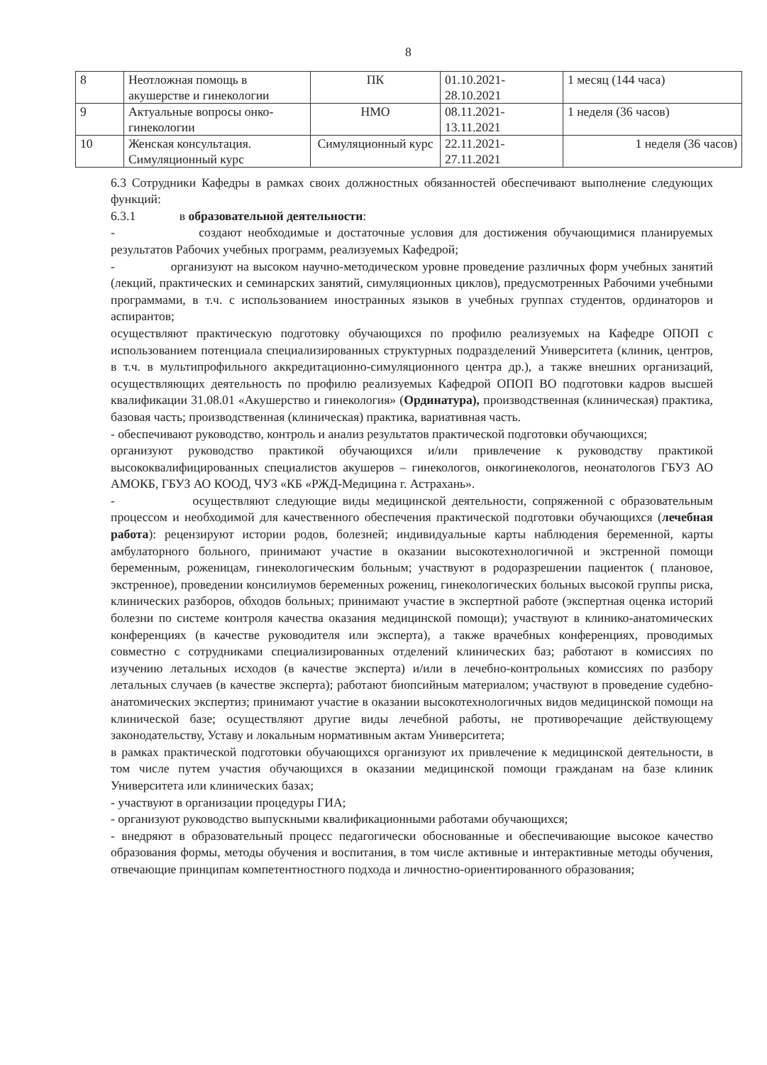8
| 8 | Неотложная помощь в акушерстве и гинекологии | ПК | 01.10.2021- 28.10.2021 | 1 месяц (144 часа) |
| 9 | Актуальные вопросы онко-гинекологии | НМО | 08.11.2021- 13.11.2021 | 1 неделя (36 часов) |
| 10 | Женская консультация. Симуляционный курс | Симуляционный курс | 22.11.2021- 27.11.2021 | 1 неделя (36 часов) |
6.3 Сотрудники Кафедры в рамках своих должностных обязанностей обеспечивают выполнение следующих функций:
6.3.1 в образовательной деятельности:
- создают необходимые и достаточные условия для достижения обучающимися планируемых результатов Рабочих учебных программ, реализуемых Кафедрой;
- организуют на высоком научно-методическом уровне проведение различных форм учебных занятий (лекций, практических и семинарских занятий, симуляционных циклов), предусмотренных Рабочими учебными программами, в т.ч. с использованием иностранных языков в учебных группах студентов, ординаторов и аспирантов;
осуществляют практическую подготовку обучающихся по профилю реализуемых на Кафедре ОПОП с использованием потенциала специализированных структурных подразделений Университета (клиник, центров, в т.ч. в мультипрофильного аккредитационно-симуляционного центра др.), а также внешних организаций, осуществляющих деятельность по профилю реализуемых Кафедрой ОПОП ВО подготовки кадров высшей квалификации 31.08.01 «Акушерство и гинекология» (Ординатура), производственная (клиническая) практика, базовая часть; производственная (клиническая) практика, вариативная часть.
- обеспечивают руководство, контроль и анализ результатов практической подготовки обучающихся;
организуют руководство практикой обучающихся и/или привлечение к руководству практикой высококвалифицированных специалистов акушеров – гинекологов, онкогинекологов, неонатологов ГБУЗ АО АМОКБ, ГБУЗ АО КООД, ЧУЗ «КБ «РЖД-Медицина г. Астрахань».
- осуществляют следующие виды медицинской деятельности, сопряженной с образовательным процессом и необходимой для качественного обеспечения практической подготовки обучающихся (лечебная работа): рецензируют истории родов, болезней; индивидуальные карты наблюдения беременной, карты амбулаторного больного, принимают участие в оказании высокотехнологичной и экстренной помощи беременным, роженицам, гинекологическим больным; участвуют в родоразрешении пациенток ( плановое, экстренное), проведении консилиумов беременных рожениц, гинекологических больных высокой группы риска, клинических разборов, обходов больных; принимают участие в экспертной работе (экспертная оценка историй болезни по системе контроля качества оказания медицинской помощи); участвуют в клинико-анатомических конференциях (в качестве руководителя или эксперта), а также врачебных конференциях, проводимых совместно с сотрудниками специализированных отделений клинических баз; работают в комиссиях по изучению летальных исходов (в качестве эксперта) и/или в лечебно-контрольных комиссиях по разбору летальных случаев (в качестве эксперта); работают биопсийным материалом; участвуют в проведение судебно-анатомических экспертиз; принимают участие в оказании высокотехнологичных видов медицинской помощи на клинической базе; осуществляют другие виды лечебной работы, не противоречащие действующему законодательству, Уставу и локальным нормативным актам Университета;
в рамках практической подготовки обучающихся организуют их привлечение к медицинской деятельности, в том числе путем участия обучающихся в оказании медицинской помощи гражданам на базе клиник Университета или клинических базах;
- участвуют в организации процедуры ГИА;
- организуют руководство выпускными квалификационными работами обучающихся;
- внедряют в образовательный процесс педагогически обоснованные и обеспечивающие высокое качество образования формы, методы обучения и воспитания, в том числе активные и интерактивные методы обучения, отвечающие принципам компетентностного подхода и личностно-ориентированного образования;